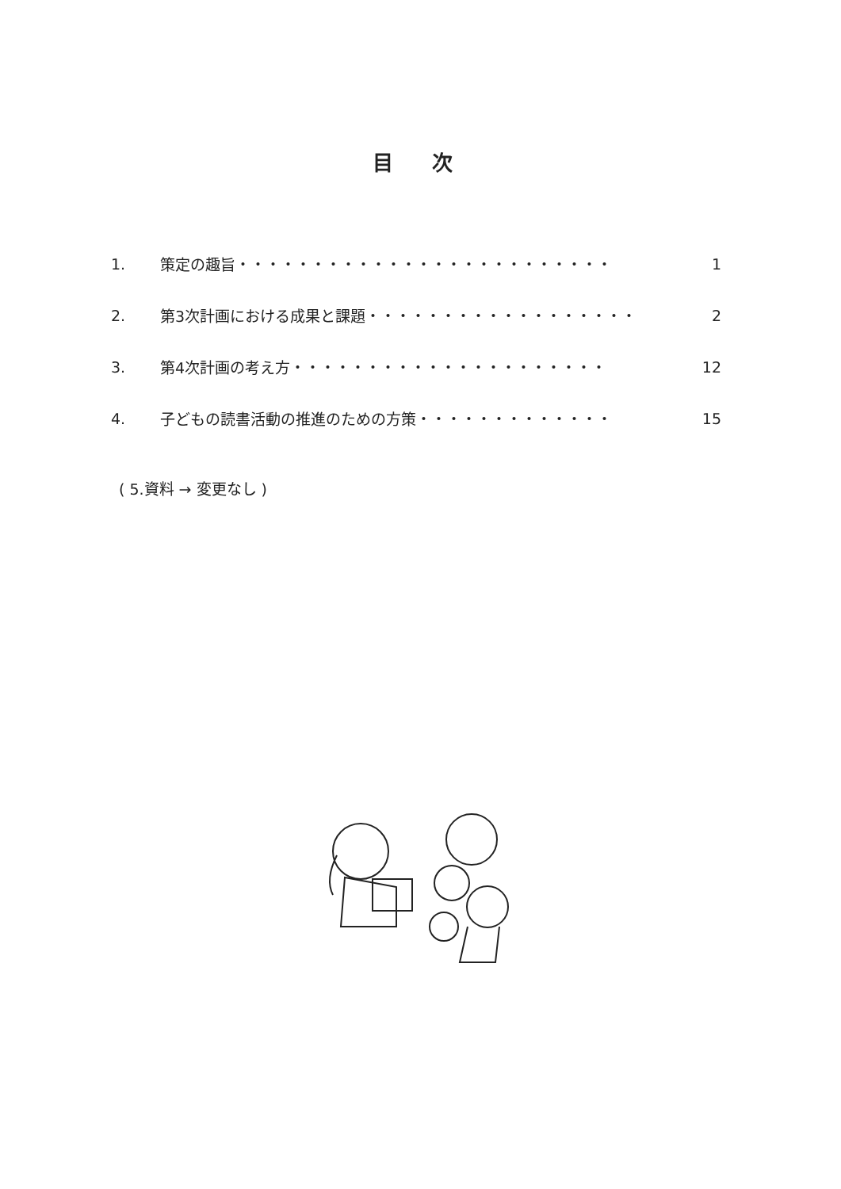目 次
1. 策定の趣旨・・・・・・・・・・・・・・・・・・・・・・・・・ 1
2. 第3次計画における成果と課題・・・・・・・・・・・・・・・・・・ 2
3. 第4次計画の考え方・・・・・・・・・・・・・・・・・・・・・ 12
4. 子どもの読書活動の推進のための方策・・・・・・・・・・・・・ 15
( 5.資料 → 変更なし )